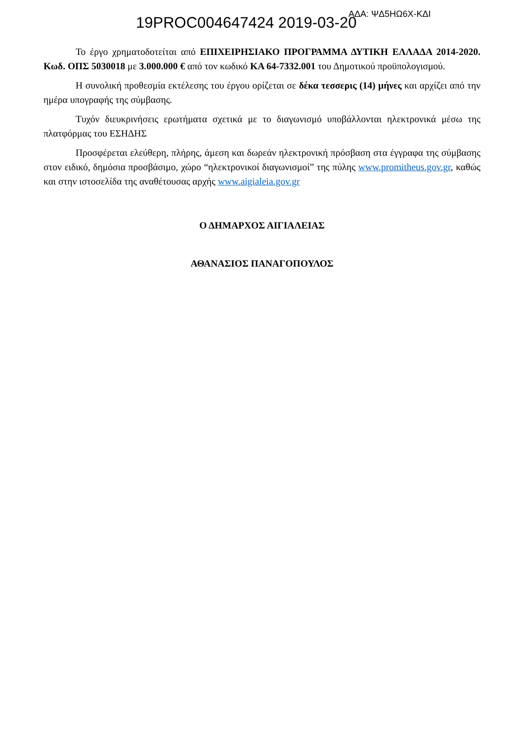ΑΔΑ: ΨΔ5ΗΩ6Χ-ΚΔΙ
19PROC004647424 2019-03-20
Το έργο χρηματοδοτείται από ΕΠΙΧΕΙΡΗΣΙΑΚΟ ΠΡΟΓΡΑΜΜΑ ΔΥΤΙΚΗ ΕΛΛΑΔΑ 2014-2020. Κωδ. ΟΠΣ 5030018 με 3.000.000 € από τον κωδικό ΚΑ 64-7332.001 του Δημοτικού προϋπολογισμού.
Η συνολική προθεσμία εκτέλεσης του έργου ορίζεται σε δέκα τεσσερις (14) μήνες και αρχίζει από την ημέρα υπογραφής της σύμβασης.
Τυχόν διευκρινήσεις ερωτήματα σχετικά με το διαγωνισμό υποβάλλονται ηλεκτρονικά μέσω της πλατφόρμας του ΕΣΗΔΗΣ
Προσφέρεται ελεύθερη, πλήρης, άμεση και δωρεάν ηλεκτρονική πρόσβαση στα έγγραφα της σύμβασης στον ειδικό, δημόσια προσβάσιμο, χώρο “ηλεκτρονικοί διαγωνισμοί” της πύλης www.promitheus.gov.gr, καθώς και στην ιστοσελίδα της αναθέτουσας αρχής www.aigialeia.gov.gr
Ο ΔΗΜΑΡΧΟΣ ΑΙΓΙΑΛΕΙΑΣ
ΑΘΑΝΑΣΙΟΣ ΠΑΝΑΓΟΠΟΥΛΟΣ